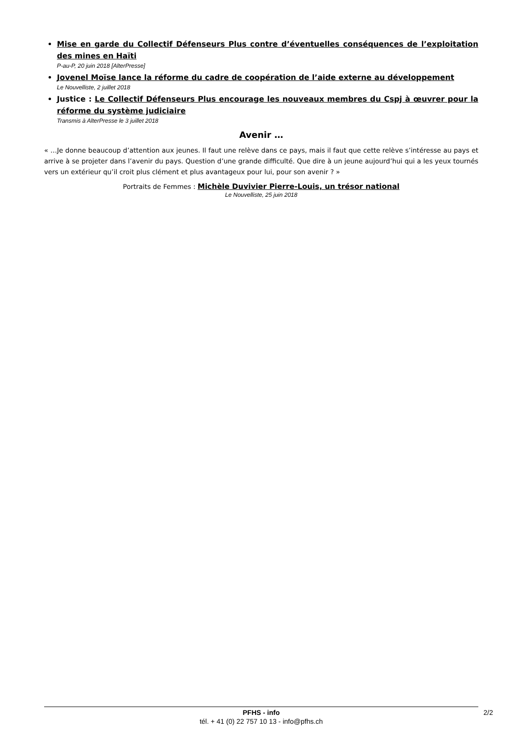Mise en garde du Collectif Défenseurs Plus contre d’éventuelles conséquences de l’exploitation des mines en Haïti
P-au-P, 20 juin 2018 [AlterPresse]
Jovenel Moïse lance la réforme du cadre de coopération de l’aide externe au développement
Le Nouvelliste, 2 juillet 2018
Justice : Le Collectif Défenseurs Plus encourage les nouveaux membres du Cspj à œuvrer pour la réforme du système judiciaire
Transmis à AlterPresse le 3 juillet 2018
Avenir …
« …Je donne beaucoup d’attention aux jeunes. Il faut une relève dans ce pays, mais il faut que cette relève s’intéresse au pays et arrive à se projeter dans l’avenir du pays. Question d’une grande difficulté. Que dire à un jeune aujourd’hui qui a les yeux tournés vers un extérieur qu’il croit plus clément et plus avantageux pour lui, pour son avenir ? »
Portraits de Femmes : Michèle Duvivier Pierre-Louis, un trésor national
Le Nouvelliste, 25 juin 2018
PFHS - info 2/2
tél. + 41 (0) 22 757 10 13 - info@pfhs.ch